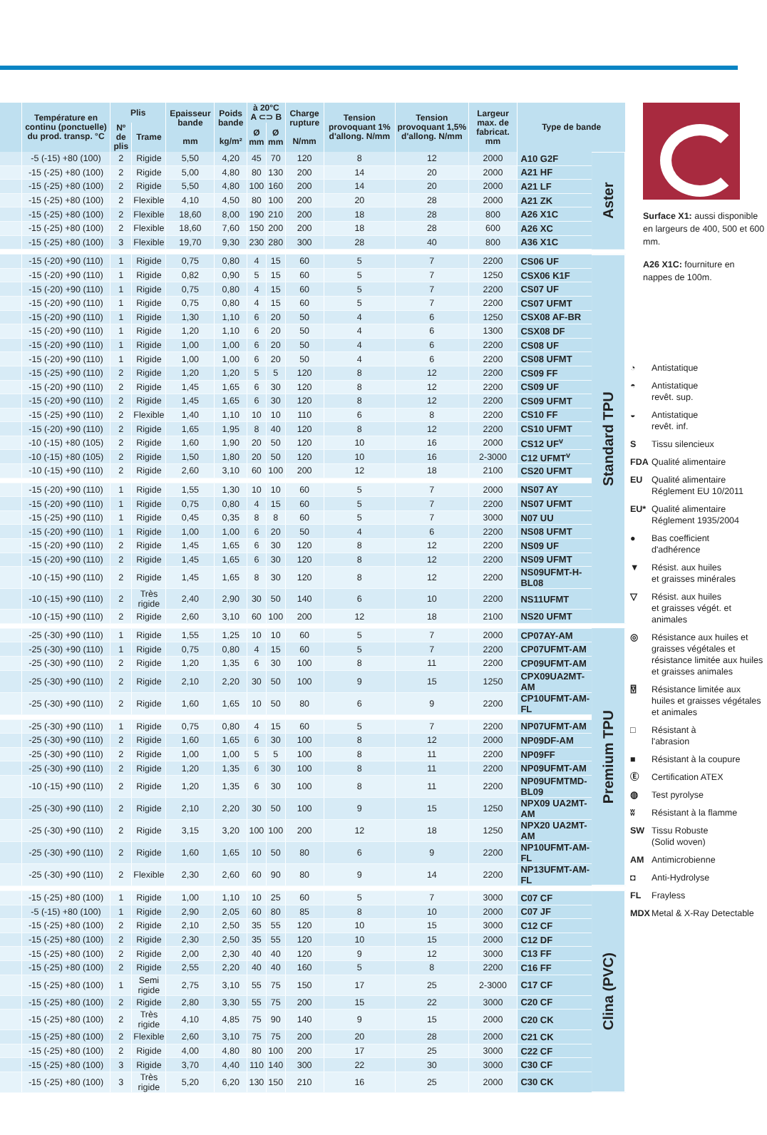| | Température en continu (ponctuelle) du prod. transp. °C | Plis | | Epaisseur bande mm | Poids bande kg/m² | à 20°C A ⊂⊃ B | | Charge rupture N/mm | Tension provoquant 1% d'allong. N/mm | Tension provoquant 1,5% d'allong. N/mm | Largeur max. de fabricat. mm | Type de bande | |
| --- | --- | --- | --- | --- | --- | --- | --- | --- | --- | --- | --- | --- | --- |
| | | Nº de plis | Trame | | | Ø mm | Ø mm | | | | | | |
| | -5 (-15) +80 (100) | 2 | Rigide | 5,50 | 4,20 | 45 | 70 | 120 | 8 | 12 | 2000 | A10 G2F | Aster |
| | -15 (-25) +80 (100) | 2 | Rigide | 5,00 | 4,80 | 80 | 130 | 200 | 14 | 20 | 2000 | A21 HF | |
| | -15 (-25) +80 (100) | 2 | Rigide | 5,50 | 4,80 | 100 | 160 | 200 | 14 | 20 | 2000 | A21 LF | |
| | -15 (-25) +80 (100) | 2 | Flexible | 4,10 | 4,50 | 80 | 100 | 200 | 20 | 28 | 2000 | A21 ZK | |
| | -15 (-25) +80 (100) | 2 | Flexible | 18,60 | 8,00 | 190 | 210 | 200 | 18 | 28 | 800 | A26 X1C | |
| | -15 (-25) +80 (100) | 2 | Flexible | 18,60 | 7,60 | 150 | 200 | 200 | 18 | 28 | 600 | A26 XC | |
| | -15 (-25) +80 (100) | 3 | Flexible | 19,70 | 9,30 | 230 | 280 | 300 | 28 | 40 | 800 | A36 X1C | |
| | -15 (-20) +90 (110) | 1 | Rigide | 0,75 | 0,80 | 4 | 15 | 60 | 5 | 7 | 2200 | CS06 UF | Standard TPU |
| | -15 (-20) +90 (110) | 1 | Rigide | 0,82 | 0,90 | 5 | 15 | 60 | 5 | 7 | 1250 | CSX06 K1F | |
| | -15 (-20) +90 (110) | 1 | Rigide | 0,75 | 0,80 | 4 | 15 | 60 | 5 | 7 | 2200 | CS07 UF | |
| | -15 (-20) +90 (110) | 1 | Rigide | 0,75 | 0,80 | 4 | 15 | 60 | 5 | 7 | 2200 | CS07 UFMT | |
| | -15 (-20) +90 (110) | 1 | Rigide | 1,30 | 1,10 | 6 | 20 | 50 | 4 | 6 | 1250 | CSX08 AF-BR | |
| | -15 (-20) +90 (110) | 1 | Rigide | 1,20 | 1,10 | 6 | 20 | 50 | 4 | 6 | 1300 | CSX08 DF | |
| | -15 (-20) +90 (110) | 1 | Rigide | 1,00 | 1,00 | 6 | 20 | 50 | 4 | 6 | 2200 | CS08 UF | |
| | -15 (-20) +90 (110) | 1 | Rigide | 1,00 | 1,00 | 6 | 20 | 50 | 4 | 6 | 2200 | CS08 UFMT | |
| | -15 (-25) +90 (110) | 2 | Rigide | 1,20 | 1,20 | 5 | 5 | 120 | 8 | 12 | 2200 | CS09 FF | |
| | -15 (-20) +90 (110) | 2 | Rigide | 1,45 | 1,65 | 6 | 30 | 120 | 8 | 12 | 2200 | CS09 UF | |
| | -15 (-20) +90 (110) | 2 | Rigide | 1,45 | 1,65 | 6 | 30 | 120 | 8 | 12 | 2200 | CS09 UFMT | |
| | -15 (-25) +90 (110) | 2 | Flexible | 1,40 | 1,10 | 10 | 10 | 110 | 6 | 8 | 2200 | CS10 FF | |
| | -15 (-20) +90 (110) | 2 | Rigide | 1,65 | 1,95 | 8 | 40 | 120 | 8 | 12 | 2200 | CS10 UFMT | |
| | -10 (-15) +80 (105) | 2 | Rigide | 1,60 | 1,90 | 20 | 50 | 120 | 10 | 16 | 2000 | CS12 UF<sup>v</sup> | |
| | -10 (-15) +80 (105) | 2 | Rigide | 1,50 | 1,80 | 20 | 50 | 120 | 10 | 16 | 2-3000 | C12 UFMT<sup>v</sup> | |
| | -10 (-15) +90 (110) | 2 | Rigide | 2,60 | 3,10 | 60 | 100 | 200 | 12 | 18 | 2100 | CS20 UFMT | |
| | -15 (-20) +90 (110) | 1 | Rigide | 1,55 | 1,30 | 10 | 10 | 60 | 5 | 7 | 2000 | NS07 AY | |
| | -15 (-20) +90 (110) | 1 | Rigide | 0,75 | 0,80 | 4 | 15 | 60 | 5 | 7 | 2200 | NS07 UFMT | |
| | -15 (-25) +90 (110) | 1 | Rigide | 0,45 | 0,35 | 8 | 8 | 60 | 5 | 7 | 3000 | N07 UU | |
| | -15 (-20) +90 (110) | 1 | Rigide | 1,00 | 1,00 | 6 | 20 | 50 | 4 | 6 | 2200 | NS08 UFMT | |
| | -15 (-20) +90 (110) | 2 | Rigide | 1,45 | 1,65 | 6 | 30 | 120 | 8 | 12 | 2200 | NS09 UF | |
| | -15 (-20) +90 (110) | 2 | Rigide | 1,45 | 1,65 | 6 | 30 | 120 | 8 | 12 | 2200 | NS09 UFMT | |
| | -10 (-15) +90 (110) | 2 | Rigide | 1,45 | 1,65 | 8 | 30 | 120 | 8 | 12 | 2200 | NS09UFMT-H-BL08 | |
| | -10 (-15) +90 (110) | 2 | Très rigide | 2,40 | 2,90 | 30 | 50 | 140 | 6 | 10 | 2200 | NS11UFMT | |
| | -10 (-15) +90 (110) | 2 | Rigide | 2,60 | 3,10 | 60 | 100 | 200 | 12 | 18 | 2100 | NS20 UFMT | |
| | -25 (-30) +90 (110) | 1 | Rigide | 1,55 | 1,25 | 10 | 10 | 60 | 5 | 7 | 2000 | CP07AY-AM | Premium TPU |
| | -25 (-30) +90 (110) | 1 | Rigide | 0,75 | 0,80 | 4 | 15 | 60 | 5 | 7 | 2200 | CP07UFMT-AM | |
| | -25 (-30) +90 (110) | 2 | Rigide | 1,20 | 1,35 | 6 | 30 | 100 | 8 | 11 | 2200 | CP09UFMT-AM | |
| | -25 (-30) +90 (110) | 2 | Rigide | 2,10 | 2,20 | 30 | 50 | 100 | 9 | 15 | 1250 | CPX09UA2MT-AM | |
| | -25 (-30) +90 (110) | 2 | Rigide | 1,60 | 1,65 | 10 | 50 | 80 | 6 | 9 | 2200 | CP10UFMT-AM-FL | |
| | -25 (-30) +90 (110) | 1 | Rigide | 0,75 | 0,80 | 4 | 15 | 60 | 5 | 7 | 2200 | NP07UFMT-AM | |
| | -25 (-30) +90 (110) | 2 | Rigide | 1,60 | 1,65 | 6 | 30 | 100 | 8 | 12 | 2000 | NP09DF-AM | |
| | -25 (-30) +90 (110) | 2 | Rigide | 1,00 | 1,00 | 5 | 5 | 100 | 8 | 11 | 2200 | NP09FF | |
| | -25 (-30) +90 (110) | 2 | Rigide | 1,20 | 1,35 | 6 | 30 | 100 | 8 | 11 | 2200 | NP09UFMT-AM | |
| | -10 (-15) +90 (110) | 2 | Rigide | 1,20 | 1,35 | 6 | 30 | 100 | 8 | 11 | 2200 | NP09UFMTMD-BL09 | |
| | -25 (-30) +90 (110) | 2 | Rigide | 2,10 | 2,20 | 30 | 50 | 100 | 9 | 15 | 1250 | NPX09 UA2MT-AM | |
| | -25 (-30) +90 (110) | 2 | Rigide | 3,15 | 3,20 | 100 | 100 | 200 | 12 | 18 | 1250 | NPX20 UA2MT-AM | |
| | -25 (-30) +90 (110) | 2 | Rigide | 1,60 | 1,65 | 10 | 50 | 80 | 6 | 9 | 2200 | NP10UFMT-AM-FL | |
| | -25 (-30) +90 (110) | 2 | Flexible | 2,30 | 2,60 | 60 | 90 | 80 | 9 | 14 | 2200 | NP13UFMT-AM-FL | |
| | -15 (-25) +80 (100) | 1 | Rigide | 1,00 | 1,10 | 10 | 25 | 60 | 5 | 7 | 3000 | C07 CF | Clina (PVC) |
| | -5 (-15) +80 (100) | 1 | Rigide | 2,90 | 2,05 | 60 | 80 | 85 | 8 | 10 | 2000 | C07 JF | |
| | -15 (-25) +80 (100) | 2 | Rigide | 2,10 | 2,50 | 35 | 55 | 120 | 10 | 15 | 3000 | C12 CF | |
| | -15 (-25) +80 (100) | 2 | Rigide | 2,30 | 2,50 | 35 | 55 | 120 | 10 | 15 | 2000 | C12 DF | |
| | -15 (-25) +80 (100) | 2 | Rigide | 2,00 | 2,30 | 40 | 40 | 120 | 9 | 12 | 3000 | C13 FF | |
| | -15 (-25) +80 (100) | 2 | Rigide | 2,55 | 2,20 | 40 | 40 | 160 | 5 | 8 | 2200 | C16 FF | |
| | -15 (-25) +80 (100) | 1 | Semi rigide | 2,75 | 3,10 | 55 | 75 | 150 | 17 | 25 | 2-3000 | C17 CF | |
| | -15 (-25) +80 (100) | 2 | Rigide | 2,80 | 3,30 | 55 | 75 | 200 | 15 | 22 | 3000 | C20 CF | |
| | -15 (-25) +80 (100) | 2 | Très rigide | 4,10 | 4,85 | 75 | 90 | 140 | 9 | 15 | 2000 | C20 CK | |
| | -15 (-25) +80 (100) | 2 | Flexible | 2,60 | 3,10 | 75 | 75 | 200 | 20 | 28 | 2000 | C21 CK | |
| | -15 (-25) +80 (100) | 2 | Rigide | 4,00 | 4,80 | 80 | 100 | 200 | 17 | 25 | 3000 | C22 CF | |
| | -15 (-25) +80 (100) | 3 | Rigide | 3,70 | 4,40 | 110 | 140 | 300 | 22 | 30 | 3000 | C30 CF | |
| | -15 (-25) +80 (100) | 3 | Très rigide | 5,20 | 6,20 | 130 | 150 | 210 | 16 | 25 | 2000 | C30 CK | |
Surface X1: aussi disponible en largeurs de 400, 500 et 600 mm.
A26 X1C: fourniture en nappes de 100m.
◔ Antistatique
◓ Antistatique
revêt. sup.
◒ Antistatique
revêt. inf.
S Tissu silencieux
FDA Qualité alimentaire
EU Qualité alimentaire
Réglement EU 10/2011
EU* Qualité alimentaire
Réglement 1935/2004
● Bas coefficient
d'adhérence
▼ Résist. aux huiles
et graisses minérales
▽ Résist. aux huiles
et graisses végét. et animales
◎ Résistance aux huiles et graisses végétales et résistance limitée aux huiles et graisses animales
⍔ Résistance limitée aux huiles et graisses végétales et animales
□ Résistant à
l'abrasion
■ Résistant à la coupure
Ⓔ Certification ATEX
◍ Test pyrolyse
ʬ Résistant à la flamme
SW Tissu Robuste
(Solid woven)
AM Antimicrobienne
◘ Anti-Hydrolyse
FL Frayless
MDX Metal & X-Ray Detectable